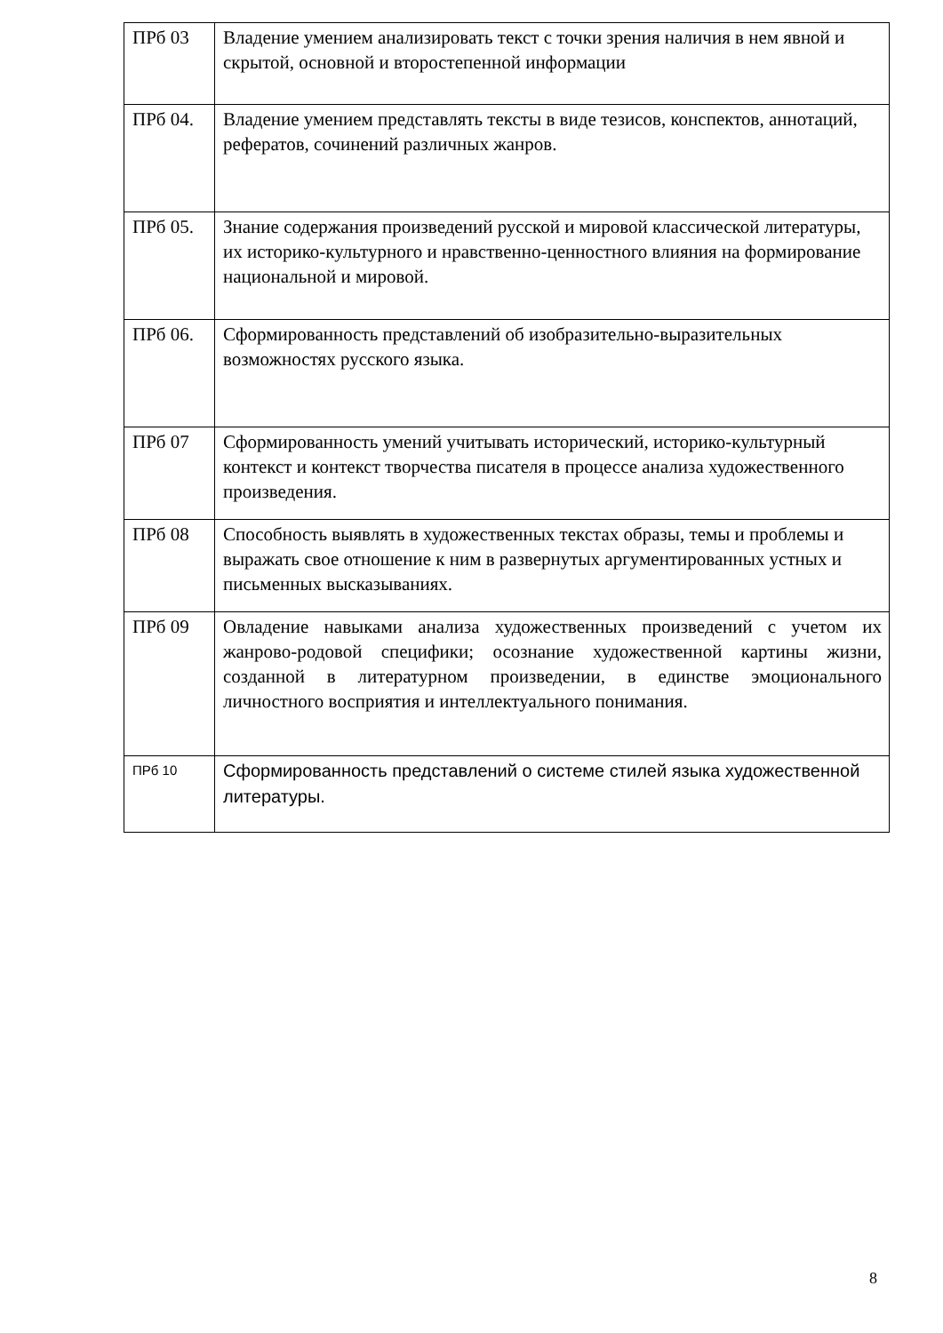| ПРб 03 | Владение умением анализировать текст с точки зрения наличия в нем явной и скрытой, основной и второстепенной информации |
| ПРб 04. | Владение умением представлять тексты в виде тезисов, конспектов, аннотаций, рефератов, сочинений различных жанров. |
| ПРб 05. | Знание содержания произведений русской и мировой классической литературы, их историко-культурного и нравственно-ценностного влияния на формирование национальной и мировой. |
| ПРб 06. | Сформированность представлений об изобразительно-выразительных возможностях русского языка. |
| ПРб 07 | Сформированность умений учитывать исторический, историко-культурный контекст и контекст творчества писателя в процессе анализа художественного произведения. |
| ПРб 08 | Способность выявлять в художественных текстах образы, темы и проблемы и выражать свое отношение к ним в развернутых аргументированных устных и письменных высказываниях. |
| ПРб 09 | Овладение навыками анализа художественных произведений с учетом их жанрово-родовой специфики; осознание художественной картины жизни, созданной в литературном произведении, в единстве эмоционального личностного восприятия и интеллектуального понимания. |
| ПРб 10 | Сформированность представлений о системе стилей языка художественной литературы. |
8